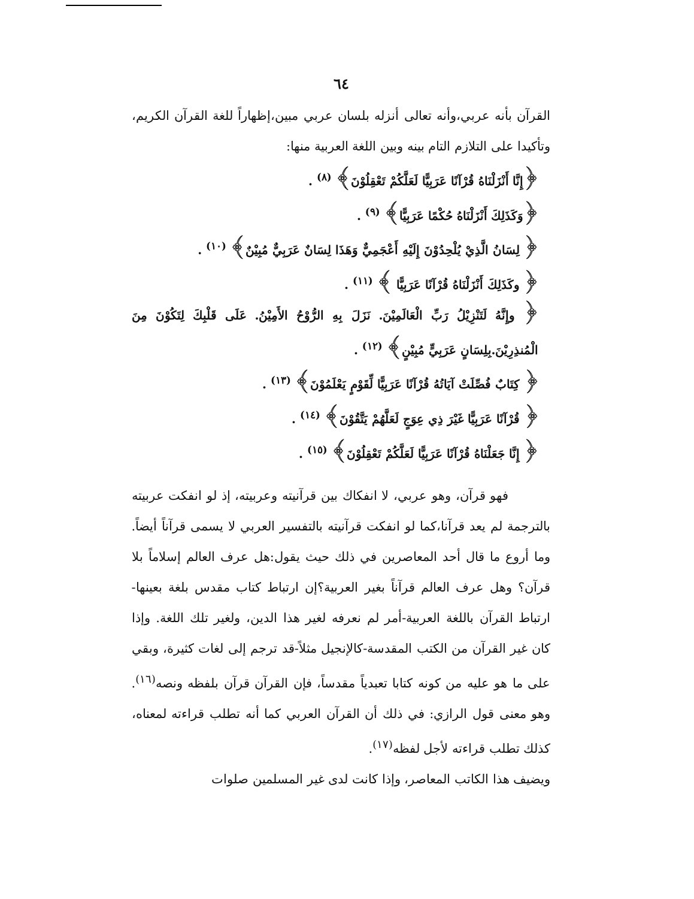٦٤
القرآن بأنه عربي،وأنه تعالى أنزله بلسان عربي مبين،إظهاراً للغة القرآن الكريم، وتأكيدا على التلازم التام بينه وبين اللغة العربية منها:
﴿إِنَّا أَنْزَلْنَاهُ قُرْآنًا عَرَبِيًّا لَعَلَّكُمْ تَعْقِلُوْنَ﴾ <sup>(٨)</sup> .
﴿وَكَذَلِكَ أَنْزَلْنَاهُ حُكْمًا عَرَبِيًّا﴾ <sup>(٩)</sup> .
﴿ لِسَانُ الَّذِيْ يُلْحِدُوْنَ إِلَيْهِ أَعْجَمِيٌّ وَهَذَا لِسَانٌ عَرَبِيٌّ مُبِيْنٌ﴾ <sup>(١٠)</sup> .
﴿ وكَذَلِكَ أَنْزَلْنَاهُ قُرْآنًا عَرَبِيًّا ﴾ <sup>(١١)</sup> .
﴿ وإِنَّهُ لَتَنْزِيْلُ رَبِّ الْعَالَمِيْنَ. نَزَلَ بِهِ الرُّوْحُ الأَمِيْنُ. عَلَى قَلْبِكَ لِتَكُوْنَ مِنَ الْمُنذِرِيْنَ.بِلِسَانٍ عَرَبِيٍّ مُبِيْنٍ﴾ <sup>(١٢)</sup> .
﴿ كِتَابٌ فُصِّلَتْ آيَاتُهُ قُرْآنًا عَرَبِيًّا لِّقَوْمٍ يَعْلَمُوْنَ﴾ <sup>(١٣)</sup> .
﴿ قُرْآنًا عَرَبِيًّا غَيْرَ ذِي عِوَجٍ لَعَلَّهُمْ يَتَّقُوْنَ﴾ <sup>(١٤)</sup> .
﴿ إِنَّا جَعَلْنَاهُ قُرْآنًا عَرَبِيًّا لَعَلَّكُمْ تَعْقِلُوْنَ﴾ <sup>(١٥)</sup> .
فهو قرآن، وهو عربي، لا انفكاك بين قرآنيته وعربيته، إذ لو انفكت عربيته بالترجمة لم يعد قرآنا،كما لو انفكت قرآنيته بالتفسير العربي لا يسمى قرآناً أيضاً. وما أروع ما قال أحد المعاصرين في ذلك حيث يقول:هل عرف العالم إسلاماً بلا قرآن؟ وهل عرف العالم قرآناً بغير العربية؟إن ارتباط كتاب مقدس بلغة بعينها-ارتباط القرآن باللغة العربية-أمر لم نعرفه لغير هذا الدين، ولغير تلك اللغة. وإذا كان غير القرآن من الكتب المقدسة-كالإنجيل مثلاً-قد ترجم إلى لغات كثيرة، وبقي على ما هو عليه من كونه كتابا تعبدياً مقدساً، فإن القرآن قرآن بلفظه ونصه<sup>(١٦)</sup>. وهو معنى قول الرازي: في ذلك أن القرآن العربي كما أنه تطلب قراءته لمعناه، كذلك تطلب قراءته لأجل لفظه<sup>(١٧)</sup>.
ويضيف هذا الكاتب المعاصر، وإذا كانت لدى غير المسلمين صلوات